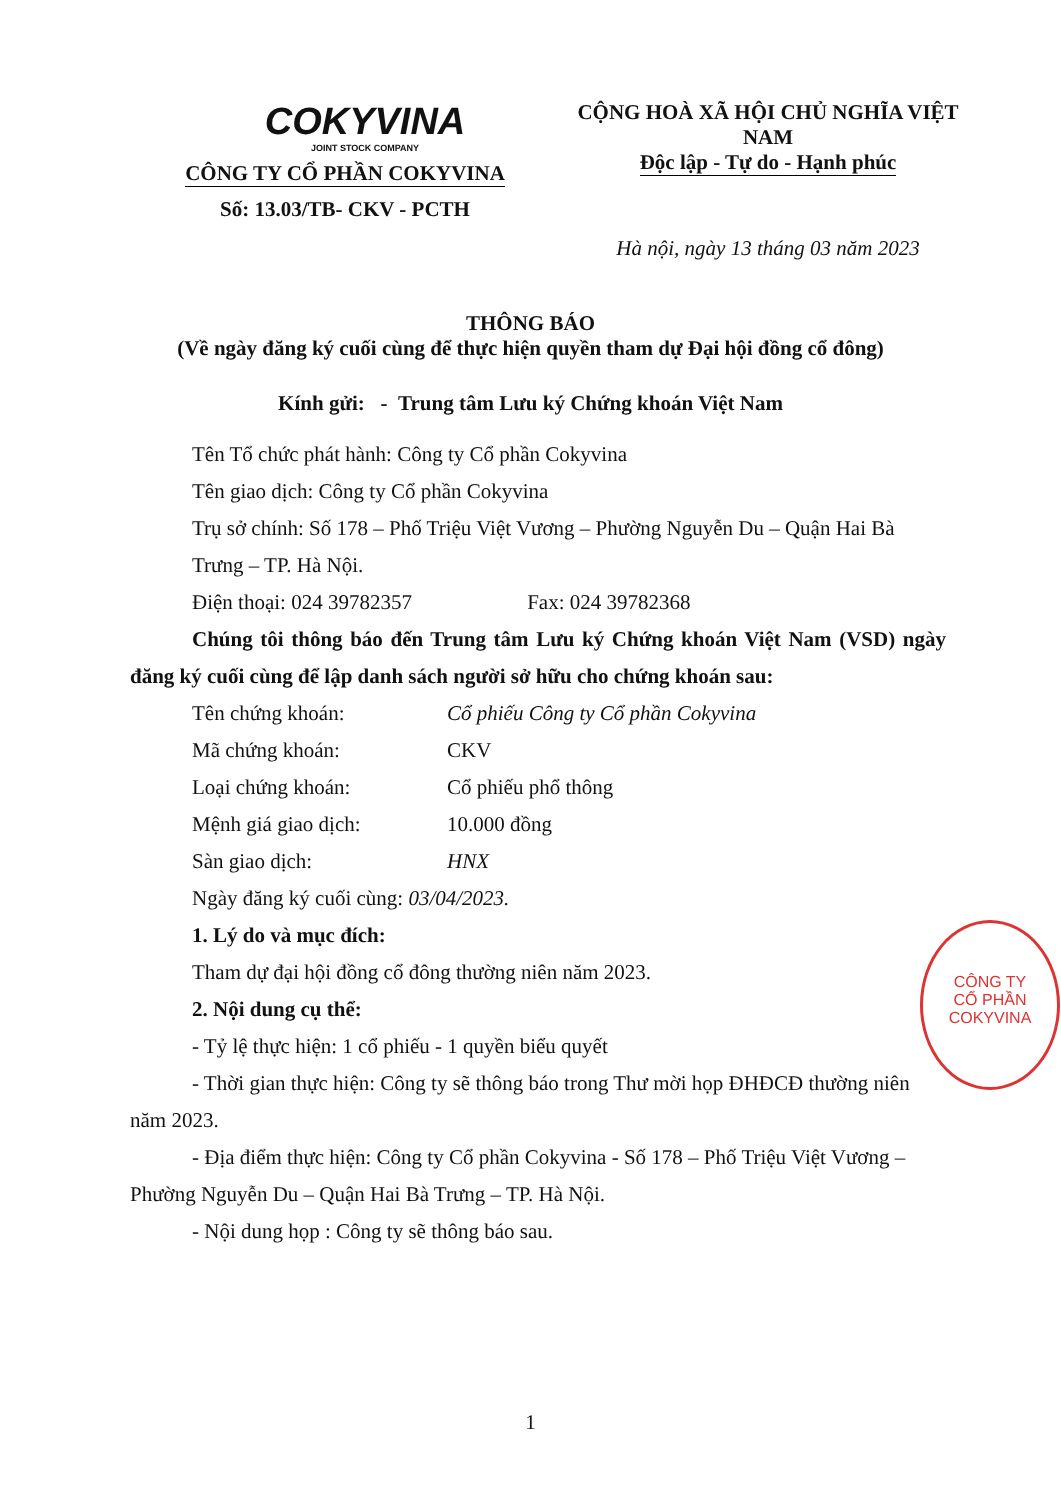COKYVINA
JOINT STOCK COMPANY
CÔNG TY CỔ PHẦN COKYVINA
Số: 13.03/TB- CKV - PCTH
CỘNG HOÀ XÃ HỘI CHỦ NGHĨA VIỆT NAM
Độc lập - Tự do - Hạnh phúc
Hà nội, ngày 13 tháng 03 năm 2023
THÔNG BÁO
(Về ngày đăng ký cuối cùng để thực hiện quyền tham dự Đại hội đồng cổ đông)
Kính gửi: - Trung tâm Lưu ký Chứng khoán Việt Nam
Tên Tổ chức phát hành: Công ty Cổ phần Cokyvina
Tên giao dịch: Công ty Cổ phần Cokyvina
Trụ sở chính: Số 178 – Phố Triệu Việt Vương – Phường Nguyễn Du – Quận Hai Bà Trưng – TP. Hà Nội.
Điện thoại: 024 39782357 Fax: 024 39782368
Chúng tôi thông báo đến Trung tâm Lưu ký Chứng khoán Việt Nam (VSD) ngày đăng ký cuối cùng để lập danh sách người sở hữu cho chứng khoán sau:
| Tên chứng khoán: | Cổ phiếu Công ty Cổ phần Cokyvina |
| Mã chứng khoán: | CKV |
| Loại chứng khoán: | Cổ phiếu phổ thông |
| Mệnh giá giao dịch: | 10.000 đồng |
| Sàn giao dịch: | HNX |
| Ngày đăng ký cuối cùng: 03/04/2023. | |
1. Lý do và mục đích:
Tham dự đại hội đồng cổ đông thường niên năm 2023.
2. Nội dung cụ thể:
- Tỷ lệ thực hiện: 1 cổ phiếu - 1 quyền biểu quyết
- Thời gian thực hiện: Công ty sẽ thông báo trong Thư mời họp ĐHĐCĐ thường niên năm 2023.
- Địa điểm thực hiện: Công ty Cổ phần Cokyvina - Số 178 – Phố Triệu Việt Vương – Phường Nguyễn Du – Quận Hai Bà Trưng – TP. Hà Nội.
- Nội dung họp : Công ty sẽ thông báo sau.
1
CÔNG TY
CỔ PHẦN
COKYVINA